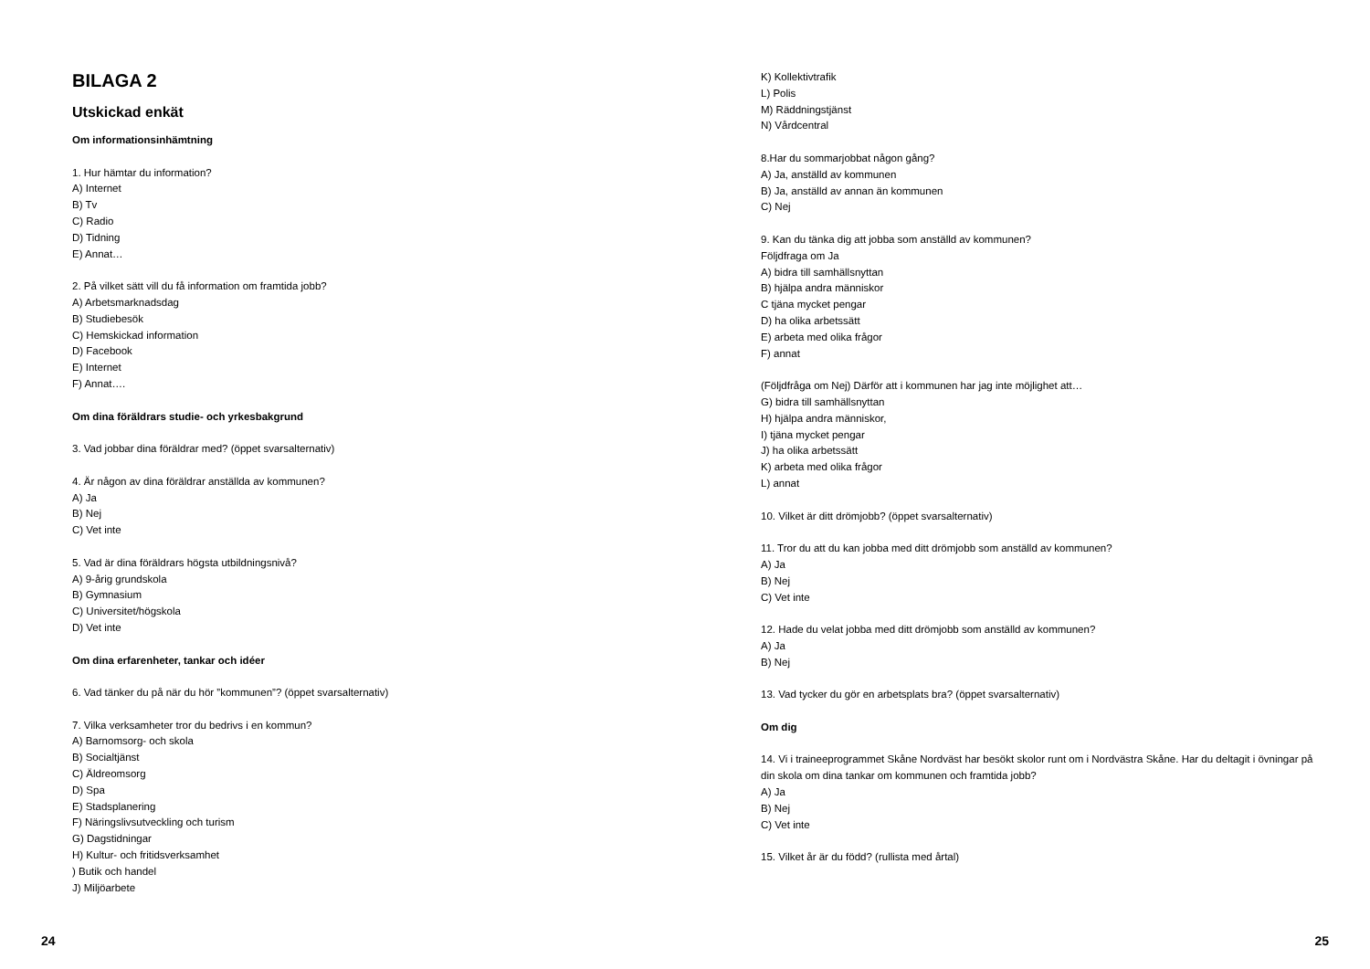BILAGA 2
Utskickad enkät
Om informationsinhämtning
1. Hur hämtar du information?
A) Internet
B) Tv
C) Radio
D) Tidning
E) Annat…
2. På vilket sätt vill du få information om framtida jobb?
A) Arbetsmarknadsdag
B) Studiebesök
C) Hemskickad information
D) Facebook
E) Internet
F) Annat….
Om dina föräldrars studie- och yrkesbakgrund
3. Vad jobbar dina föräldrar med? (öppet svarsalternativ)
4. Är någon av dina föräldrar anställda av kommunen?
A) Ja
B) Nej
C) Vet inte
5. Vad är dina föräldrars högsta utbildningsnivå?
A) 9-årig grundskola
B) Gymnasium
C) Universitet/högskola
D) Vet inte
Om dina erfarenheter, tankar och idéer
6. Vad tänker du på när du hör ”kommunen”? (öppet svarsalternativ)
7. Vilka verksamheter tror du bedrivs i en kommun?
A) Barnomsorg- och skola
B) Socialtjänst
C) Äldreomsorg
D) Spa
E) Stadsplanering
F) Näringslivsutveckling och turism
G) Dagstidningar
H) Kultur- och fritidsverksamhet
) Butik och handel
J) Miljöarbete
24
K) Kollektivtrafik
L) Polis
M) Räddningstjänst
N) Vårdcentral
8.Har du sommarjobbat någon gång?
A) Ja, anställd av kommunen
B) Ja, anställd av annan än kommunen
C) Nej
9. Kan du tänka dig att jobba som anställd av kommunen?
Följdfraga om Ja
A) bidra till samhällsnyttan
B) hjälpa andra människor
C tjäna mycket pengar
D) ha olika arbetssätt
E) arbeta med olika frågor
F) annat
(Följdfråga om Nej) Därför att i kommunen har jag inte möjlighet att…
G) bidra till samhällsnyttan
H) hjälpa andra människor,
I) tjäna mycket pengar
J) ha olika arbetssätt
K) arbeta med olika frågor
L) annat
10. Vilket är ditt drömjobb? (öppet svarsalternativ)
11. Tror du att du kan jobba med ditt drömjobb som anställd av kommunen?
A) Ja
B) Nej
C) Vet inte
12. Hade du velat jobba med ditt drömjobb som anställd av kommunen?
A) Ja
B) Nej
13. Vad tycker du gör en arbetsplats bra? (öppet svarsalternativ)
Om dig
14. Vi i traineeprogrammet Skåne Nordväst har besökt skolor runt om i Nordvästra Skåne. Har du deltagit i övningar på din skola om dina tankar om kommunen och framtida jobb?
A) Ja
B) Nej
C) Vet inte
15. Vilket år är du född? (rullista med årtal)
25